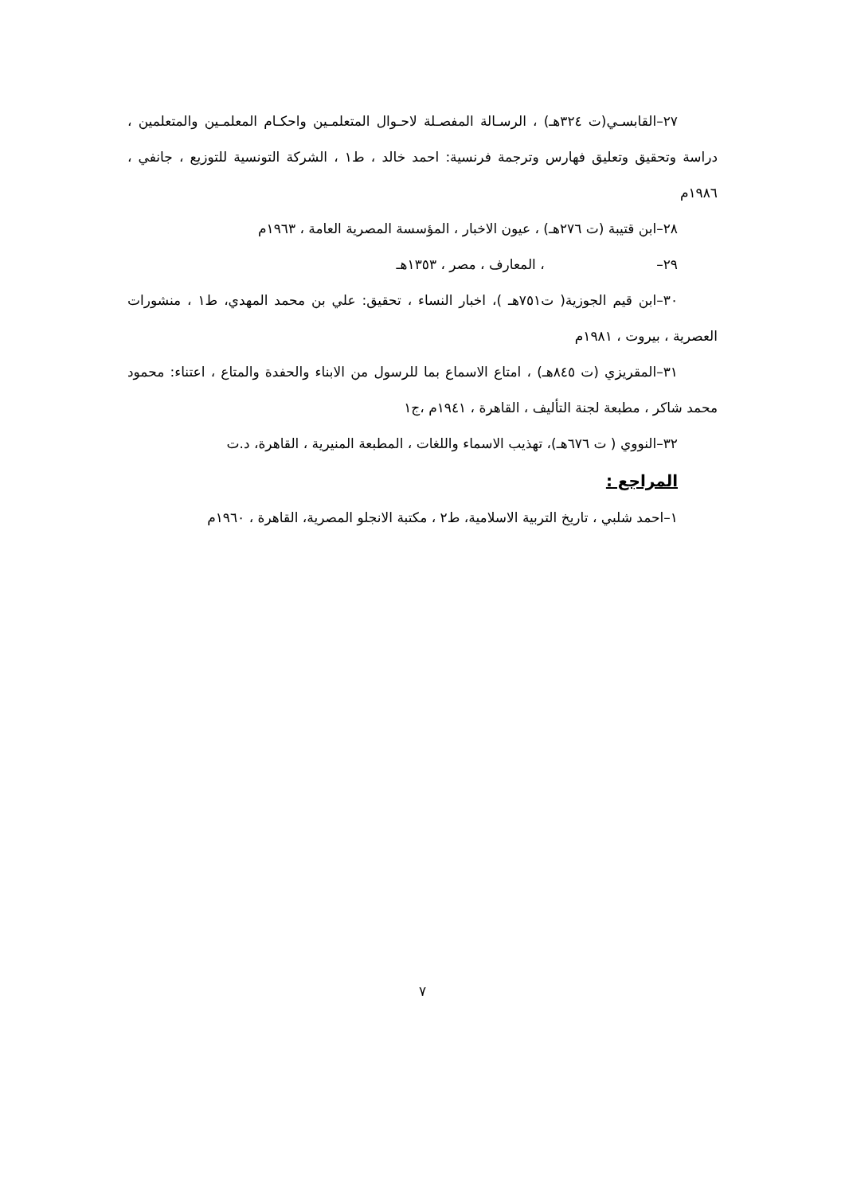٢٧–القابسـي(ت ٣٢٤هـ) ، الرسـالة المفصـلة لاحـوال المتعلمـين واحكـام المعلمـين والمتعلمين ، دراسة وتحقيق وتعليق فهارس وترجمة فرنسية: احمد خالد ، ط١ ، الشركة التونسية للتوزيع ، جانفي ، ١٩٨٦م
٢٨–ابن قتيبة (ت ٢٧٦هـ) ، عيون الاخبار ، المؤسسة المصرية العامة ، ١٩٦٣م
٢٩– ، المعارف ، مصر ، ١٣٥٣هـ
٣٠–ابن قيم الجوزية( ت٧٥١هـ )، اخبار النساء ، تحقيق: علي بن محمد المهدي، ط١ ، منشورات العصرية ، بيروت ، ١٩٨١م
٣١–المقريزي (ت ٨٤٥هـ) ، امتاع الاسماع بما للرسول من الابناء والحفدة والمتاع ، اعتناء: محمود محمد شاكر ، مطبعة لجنة التأليف ، القاهرة ، ١٩٤١م ،ج١
٣٢–النووي ( ت ٦٧٦هـ)، تهذيب الاسماء واللغات ، المطبعة المنيرية ، القاهرة، د.ت
المراجع :
١–احمد شلبي ، تاريخ التربية الاسلامية، ط٢ ، مكتبة الانجلو المصرية، القاهرة ، ١٩٦٠م
٧